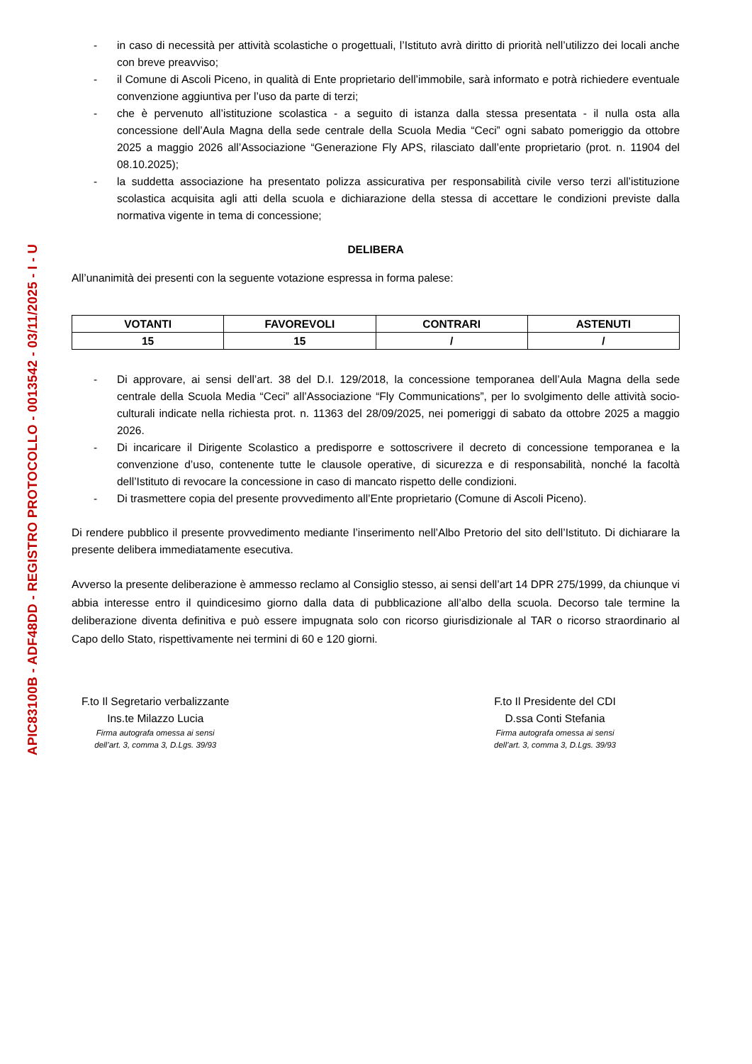- in caso di necessità per attività scolastiche o progettuali, l’Istituto avrà diritto di priorità nell’utilizzo dei locali anche con breve preavviso;
- il Comune di Ascoli Piceno, in qualità di Ente proprietario dell’immobile, sarà informato e potrà richiedere eventuale convenzione aggiuntiva per l’uso da parte di terzi;
- che è pervenuto all’istituzione scolastica - a seguito di istanza dalla stessa presentata - il nulla osta alla concessione dell’Aula Magna della sede centrale della Scuola Media “Ceci” ogni sabato pomeriggio da ottobre 2025 a maggio 2026 all’Associazione “Generazione Fly APS, rilasciato dall’ente proprietario (prot. n. 11904 del 08.10.2025);
- la suddetta associazione ha presentato polizza assicurativa per responsabilità civile verso terzi all’istituzione scolastica acquisita agli atti della scuola e dichiarazione della stessa di accettare le condizioni previste dalla normativa vigente in tema di concessione;
DELIBERA
All’unanimità dei presenti con la seguente votazione espressa in forma palese:
| VOTANTI | FAVOREVOLI | CONTRARI | ASTENUTI |
| --- | --- | --- | --- |
| 15 | 15 | / | / |
- Di approvare, ai sensi dell’art. 38 del D.I. 129/2018, la concessione temporanea dell’Aula Magna della sede centrale della Scuola Media “Ceci” all’Associazione “Fly Communications”, per lo svolgimento delle attività socio-culturali indicate nella richiesta prot. n. 11363 del 28/09/2025, nei pomeriggi di sabato da ottobre 2025 a maggio 2026.
- Di incaricare il Dirigente Scolastico a predisporre e sottoscrivere il decreto di concessione temporanea e la convenzione d’uso, contenente tutte le clausole operative, di sicurezza e di responsabilità, nonché la facoltà dell’Istituto di revocare la concessione in caso di mancato rispetto delle condizioni.
- Di trasmettere copia del presente provvedimento all’Ente proprietario (Comune di Ascoli Piceno).
Di rendere pubblico il presente provvedimento mediante l’inserimento nell’Albo Pretorio del sito dell’Istituto. Di dichiarare la presente delibera immediatamente esecutiva.
Avverso la presente deliberazione è ammesso reclamo al Consiglio stesso, ai sensi dell’art 14 DPR 275/1999, da chiunque vi abbia interesse entro il quindicesimo giorno dalla data di pubblicazione all’albo della scuola. Decorso tale termine la deliberazione diventa definitiva e può essere impugnata solo con ricorso giurisdizionale al TAR o ricorso straordinario al Capo dello Stato, rispettivamente nei termini di 60 e 120 giorni.
F.to Il Segretario verbalizzante
Ins.te Milazzo Lucia
Firma autografa omessa ai sensi
dell’art. 3, comma 3, D.Lgs. 39/93
F.to Il Presidente del CDI
D.ssa Conti Stefania
Firma autografa omessa ai sensi
dell’art. 3, comma 3, D.Lgs. 39/93
APIC83100B - ADF48DD - REGISTRO PROTOCOLLO - 0013542 - 03/11/2025 - I - U